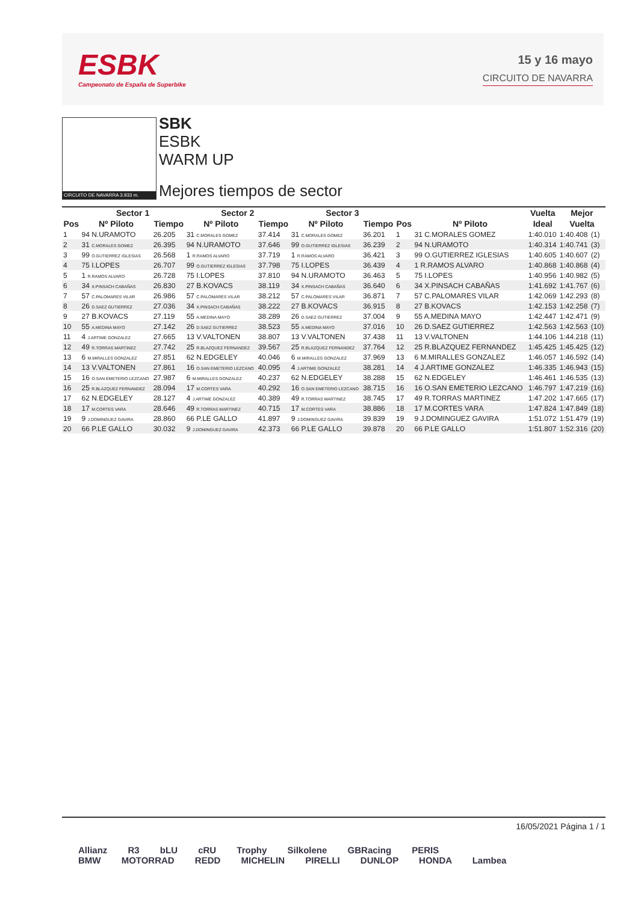ESBK
Campeonato de España de Superbike
15 y 16 mayo
CIRCUITO DE NAVARRA
CIRCUITO DE NAVARRA 3.933 m.
SBK
ESBK
WARM UP
Mejores tiempos de sector
| | Sector 1 | | Sector 2 | | Sector 3 | | | | Vuelta | Mejor | |
| --- | --- | --- | --- | --- | --- | --- | --- | --- | --- | --- | --- |
| Pos | Nº Piloto | Tiempo | Nº Piloto | Tiempo | Nº Piloto | Tiempo | Pos | Nº Piloto | Ideal | Vuelta | |
| 1 | 94 N.URAMOTO | 26.205 | 31 C.MORALES GOMEZ | 37.414 | 31 C.MORALES GOMEZ | 36.201 | 1 | 31 C.MORALES GOMEZ | 1:40.010 | 1:40.408 | (1) |
| 2 | 31 C.MORALES GOMEZ | 26.395 | 94 N.URAMOTO | 37.646 | 99 O.GUTIERREZ IGLESIAS | 36.239 | 2 | 94 N.URAMOTO | 1:40.314 | 1:40.741 | (3) |
| 3 | 99 O.GUTIERREZ IGLESIAS | 26.568 | 1 R.RAMOS ALVARO | 37.719 | 1 R.RAMOS ALVARO | 36.421 | 3 | 99 O.GUTIERREZ IGLESIAS | 1:40.605 | 1:40.607 | (2) |
| 4 | 75 I.LOPES | 26.707 | 99 O.GUTIERREZ IGLESIAS | 37.798 | 75 I.LOPES | 36.439 | 4 | 1 R.RAMOS ALVARO | 1:40.868 | 1:40.868 | (4) |
| 5 | 1 R.RAMOS ALVARO | 26.728 | 75 I.LOPES | 37.810 | 94 N.URAMOTO | 36.463 | 5 | 75 I.LOPES | 1:40.956 | 1:40.982 | (5) |
| 6 | 34 X.PINSACH CABAÑAS | 26.830 | 27 B.KOVACS | 38.119 | 34 X.PINSACH CABAÑAS | 36.640 | 6 | 34 X.PINSACH CABAÑAS | 1:41.692 | 1:41.767 | (6) |
| 7 | 57 C.PALOMARES VILAR | 26.986 | 57 C.PALOMARES VILAR | 38.212 | 57 C.PALOMARES VILAR | 36.871 | 7 | 57 C.PALOMARES VILAR | 1:42.069 | 1:42.293 | (8) |
| 8 | 26 D.SAEZ GUTIERREZ | 27.036 | 34 X.PINSACH CABAÑAS | 38.222 | 27 B.KOVACS | 36.915 | 8 | 27 B.KOVACS | 1:42.153 | 1:42.258 | (7) |
| 9 | 27 B.KOVACS | 27.119 | 55 A.MEDINA MAYO | 38.289 | 26 D.SAEZ GUTIERREZ | 37.004 | 9 | 55 A.MEDINA MAYO | 1:42.447 | 1:42.471 | (9) |
| 10 | 55 A.MEDINA MAYO | 27.142 | 26 D.SAEZ GUTIERREZ | 38.523 | 55 A.MEDINA MAYO | 37.016 | 10 | 26 D.SAEZ GUTIERREZ | 1:42.563 | 1:42.563 | (10) |
| 11 | 4 J.ARTIME GONZALEZ | 27.665 | 13 V.VALTONEN | 38.807 | 13 V.VALTONEN | 37.438 | 11 | 13 V.VALTONEN | 1:44.106 | 1:44.218 | (11) |
| 12 | 49 R.TORRAS MARTINEZ | 27.742 | 25 R.BLAZQUEZ FERNANDEZ | 39.567 | 25 R.BLAZQUEZ FERNANDEZ | 37.764 | 12 | 25 R.BLAZQUEZ FERNANDEZ | 1:45.425 | 1:45.425 | (12) |
| 13 | 6 M.MIRALLES GONZALEZ | 27.851 | 62 N.EDGELEY | 40.046 | 6 M.MIRALLES GONZALEZ | 37.969 | 13 | 6 M.MIRALLES GONZALEZ | 1:46.057 | 1:46.592 | (14) |
| 14 | 13 V.VALTONEN | 27.861 | 16 O.SAN EMETERIO LEZCANO | 40.095 | 4 J.ARTIME GONZALEZ | 38.281 | 14 | 4 J.ARTIME GONZALEZ | 1:46.335 | 1:46.943 | (15) |
| 15 | 16 O.SAN EMETERIO LEZCANO | 27.987 | 6 M.MIRALLES GONZALEZ | 40.237 | 62 N.EDGELEY | 38.288 | 15 | 62 N.EDGELEY | 1:46.461 | 1:46.535 | (13) |
| 16 | 25 R.BLAZQUEZ FERNANDEZ | 28.094 | 17 M.CORTES VARA | 40.292 | 16 O.SAN EMETERIO LEZCANO | 38.715 | 16 | 16 O.SAN EMETERIO LEZCANO | 1:46.797 | 1:47.219 | (16) |
| 17 | 62 N.EDGELEY | 28.127 | 4 J.ARTIME GONZALEZ | 40.389 | 49 R.TORRAS MARTINEZ | 38.745 | 17 | 49 R.TORRAS MARTINEZ | 1:47.202 | 1:47.665 | (17) |
| 18 | 17 M.CORTES VARA | 28.646 | 49 R.TORRAS MARTINEZ | 40.715 | 17 M.CORTES VARA | 38.886 | 18 | 17 M.CORTES VARA | 1:47.824 | 1:47.849 | (18) |
| 19 | 9 J.DOMINGUEZ GAVIRA | 28.860 | 66 P.LE GALLO | 41.897 | 9 J.DOMINGUEZ GAVIRA | 39.839 | 19 | 9 J.DOMINGUEZ GAVIRA | 1:51.072 | 1:51.479 | (19) |
| 20 | 66 P.LE GALLO | 30.032 | 9 J.DOMINGUEZ GAVIRA | 42.373 | 66 P.LE GALLO | 39.878 | 20 | 66 P.LE GALLO | 1:51.807 | 1:52.316 | (20) |
16/05/2021 Página 1 / 1
Allianz R3 bLU cRU Trophy Silkolene GBRacing PERIS
BMW MOTORRAD REDD MICHELIN PIRELLI DUNLOP HONDA Lambea